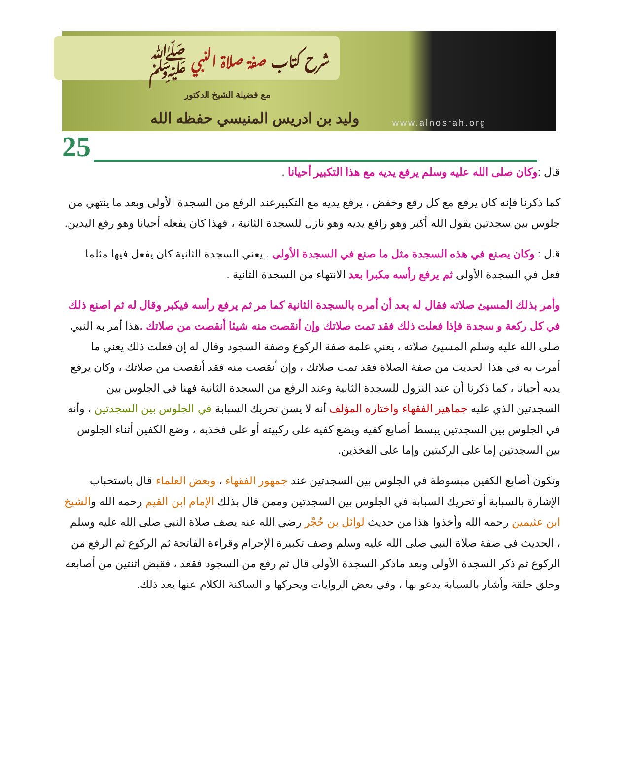شرح كتاب صفة صلاة النبي ﷺ
مع فضيلة الشيخ الدكتور
وليد بن ادريس المنيسي حفظه الله
www.alnosrah.org
25
قال :وكان صلى الله عليه وسلم يرفع يديه مع هذا التكبير أحيانا .
كما ذكرنا فإنه كان يرفع مع كل رفع وخفض ، يرفع يديه مع التكبيرعند الرفع من السجدة الأولى وبعد ما ينتهي من جلوس بين سجدتين يقول الله أكبر وهو رافع يديه وهو نازل للسجدة الثانية ، فهذا كان يفعله أحيانا وهو رفع اليدين.
قال : وكان يصنع في هذه السجدة مثل ما صنع في السجدة الأولى . يعني السجدة الثانية كان يفعل فيها مثلما فعل في السجدة الأولى ثم يرفع رأسه مكبرا بعد الانتهاء من السجدة الثانية .
وأمر بذلك المسيئ صلاته فقال له بعد أن أمره بالسجدة الثانية كما مر ثم يرفع رأسه فيكبر وقال له ثم اصنع ذلك في كل ركعة و سجدة فإذا فعلت ذلك فقد تمت صلاتك وإن أنقصت منه شيئا أنقصت من صلاتك . هذا أمر به النبي صلى الله عليه وسلم المسيئ صلاته ، يعني علمه صفة الركوع وصفة السجود وقال له إن فعلت ذلك يعني ما أمرت به في هذا الحديث من صفة الصلاة فقد تمت صلاتك ، وإن أنقصت منه فقد أنقصت من صلاتك ، وكان يرفع يديه أحيانا ، كما ذكرنا أن عند النزول للسجدة الثانية وعند الرفع من السجدة الثانية فهنا في الجلوس بين السجدتين الذي عليه جماهير الفقهاء واختاره المؤلف أنه لا يسن تحريك السبابة في الجلوس بين السجدتين ، وأنه في الجلوس بين السجدتين يبسط أصابع كفيه ويضع كفيه على ركبيته أو على فخذيه ، وضع الكفين أثناء الجلوس بين السجدتين إما على الركبتين وإما على الفخذين.
وتكون أصابع الكفين مبسوطة في الجلوس بين السجدتين عند جمهور الفقهاء ، وبعض العلماء قال باستحباب الإشارة بالسبابة أو تحريك السبابة في الجلوس بين السجدتين وممن قال بذلك الإمام ابن القيم رحمه الله والشيخ ابن عثيمين رحمه الله وأخذوا هذا من حديث لوائل بن حُجْر رضي الله عنه يصف صلاة النبي صلى الله عليه وسلم ، الحديث في صفة صلاة النبي صلى الله عليه وسلم وصف تكبيرة الإحرام وقراءة الفاتحة ثم الركوع ثم الرفع من الركوع ثم ذكر السجدة الأولى وبعد ماذكر السجدة الأولى قال ثم رفع من السجود فقعد ، فقبض اثنتين من أصابعه وحلق حلقة وأشار بالسبابة يدعو بها ، وفي بعض الروايات ويحركها و الساكنة الكلام عنها بعد ذلك.